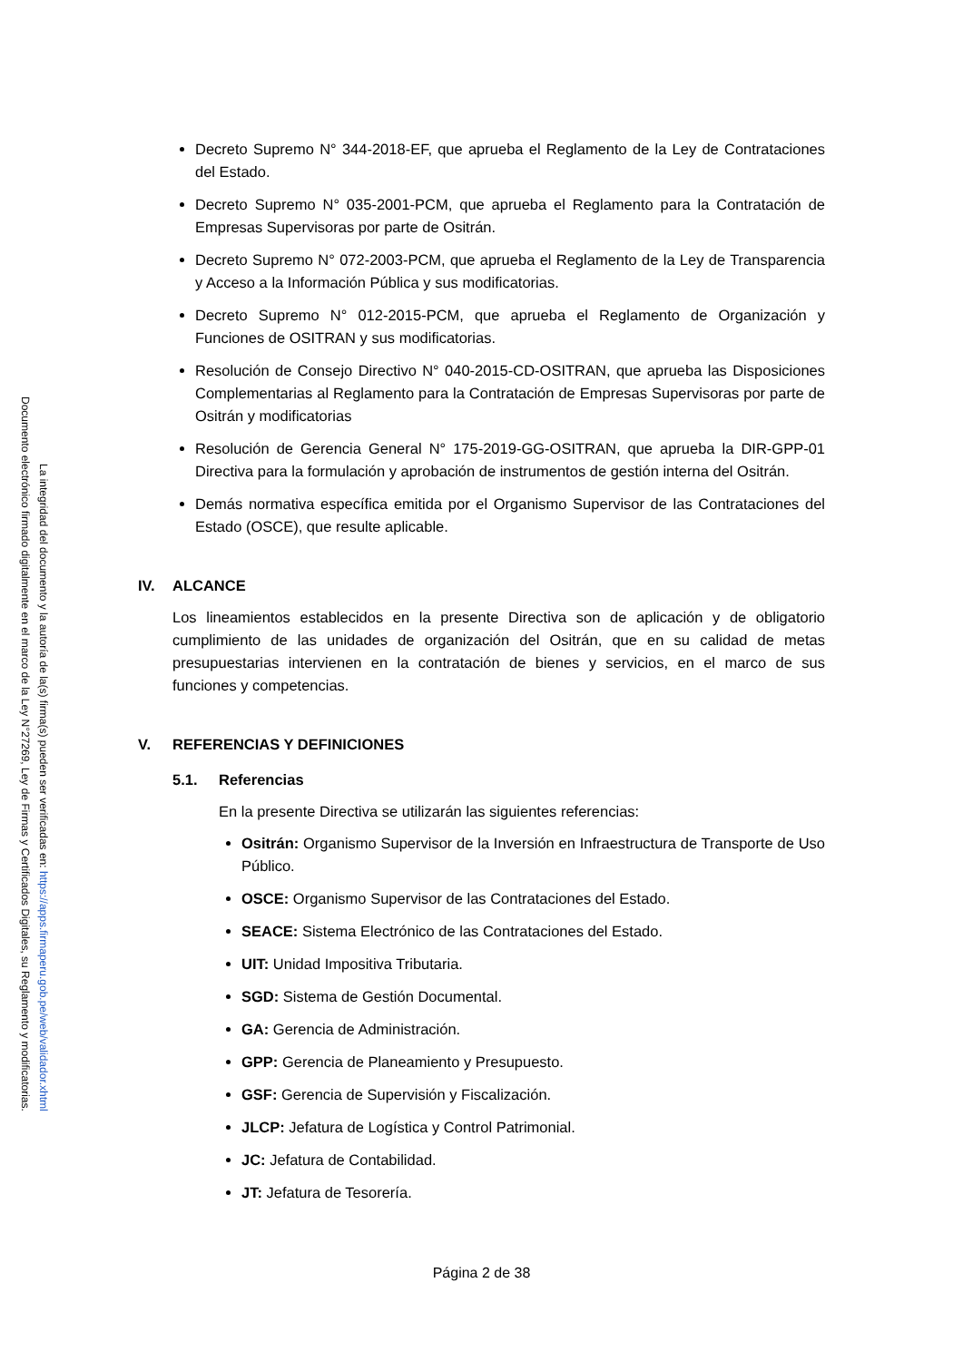Documento electrónico firmado digitalmente en el marco de la Ley N°27269, Ley de Firmas y Certificados Digitales, su Reglamento y modificatorias.
La integridad del documento y la autoría de la(s) firma(s) pueden ser verificadas en: https://apps.firmaperu.gob.pe/web/validador.xhtml
Decreto Supremo N° 344-2018-EF, que aprueba el Reglamento de la Ley de Contrataciones del Estado.
Decreto Supremo N° 035-2001-PCM, que aprueba el Reglamento para la Contratación de Empresas Supervisoras por parte de Ositrán.
Decreto Supremo N° 072-2003-PCM, que aprueba el Reglamento de la Ley de Transparencia y Acceso a la Información Pública y sus modificatorias.
Decreto Supremo N° 012-2015-PCM, que aprueba el Reglamento de Organización y Funciones de OSITRAN y sus modificatorias.
Resolución de Consejo Directivo N° 040-2015-CD-OSITRAN, que aprueba las Disposiciones Complementarias al Reglamento para la Contratación de Empresas Supervisoras por parte de Ositrán y modificatorias
Resolución de Gerencia General N° 175-2019-GG-OSITRAN, que aprueba la DIR-GPP-01 Directiva para la formulación y aprobación de instrumentos de gestión interna del Ositrán.
Demás normativa específica emitida por el Organismo Supervisor de las Contrataciones del Estado (OSCE), que resulte aplicable.
IV. ALCANCE
Los lineamientos establecidos en la presente Directiva son de aplicación y de obligatorio cumplimiento de las unidades de organización del Ositrán, que en su calidad de metas presupuestarias intervienen en la contratación de bienes y servicios, en el marco de sus funciones y competencias.
V. REFERENCIAS Y DEFINICIONES
5.1. Referencias
En la presente Directiva se utilizarán las siguientes referencias:
Ositrán: Organismo Supervisor de la Inversión en Infraestructura de Transporte de Uso Público.
OSCE: Organismo Supervisor de las Contrataciones del Estado.
SEACE: Sistema Electrónico de las Contrataciones del Estado.
UIT: Unidad Impositiva Tributaria.
SGD: Sistema de Gestión Documental.
GA: Gerencia de Administración.
GPP: Gerencia de Planeamiento y Presupuesto.
GSF: Gerencia de Supervisión y Fiscalización.
JLCP: Jefatura de Logística y Control Patrimonial.
JC: Jefatura de Contabilidad.
JT: Jefatura de Tesorería.
Página 2 de 38